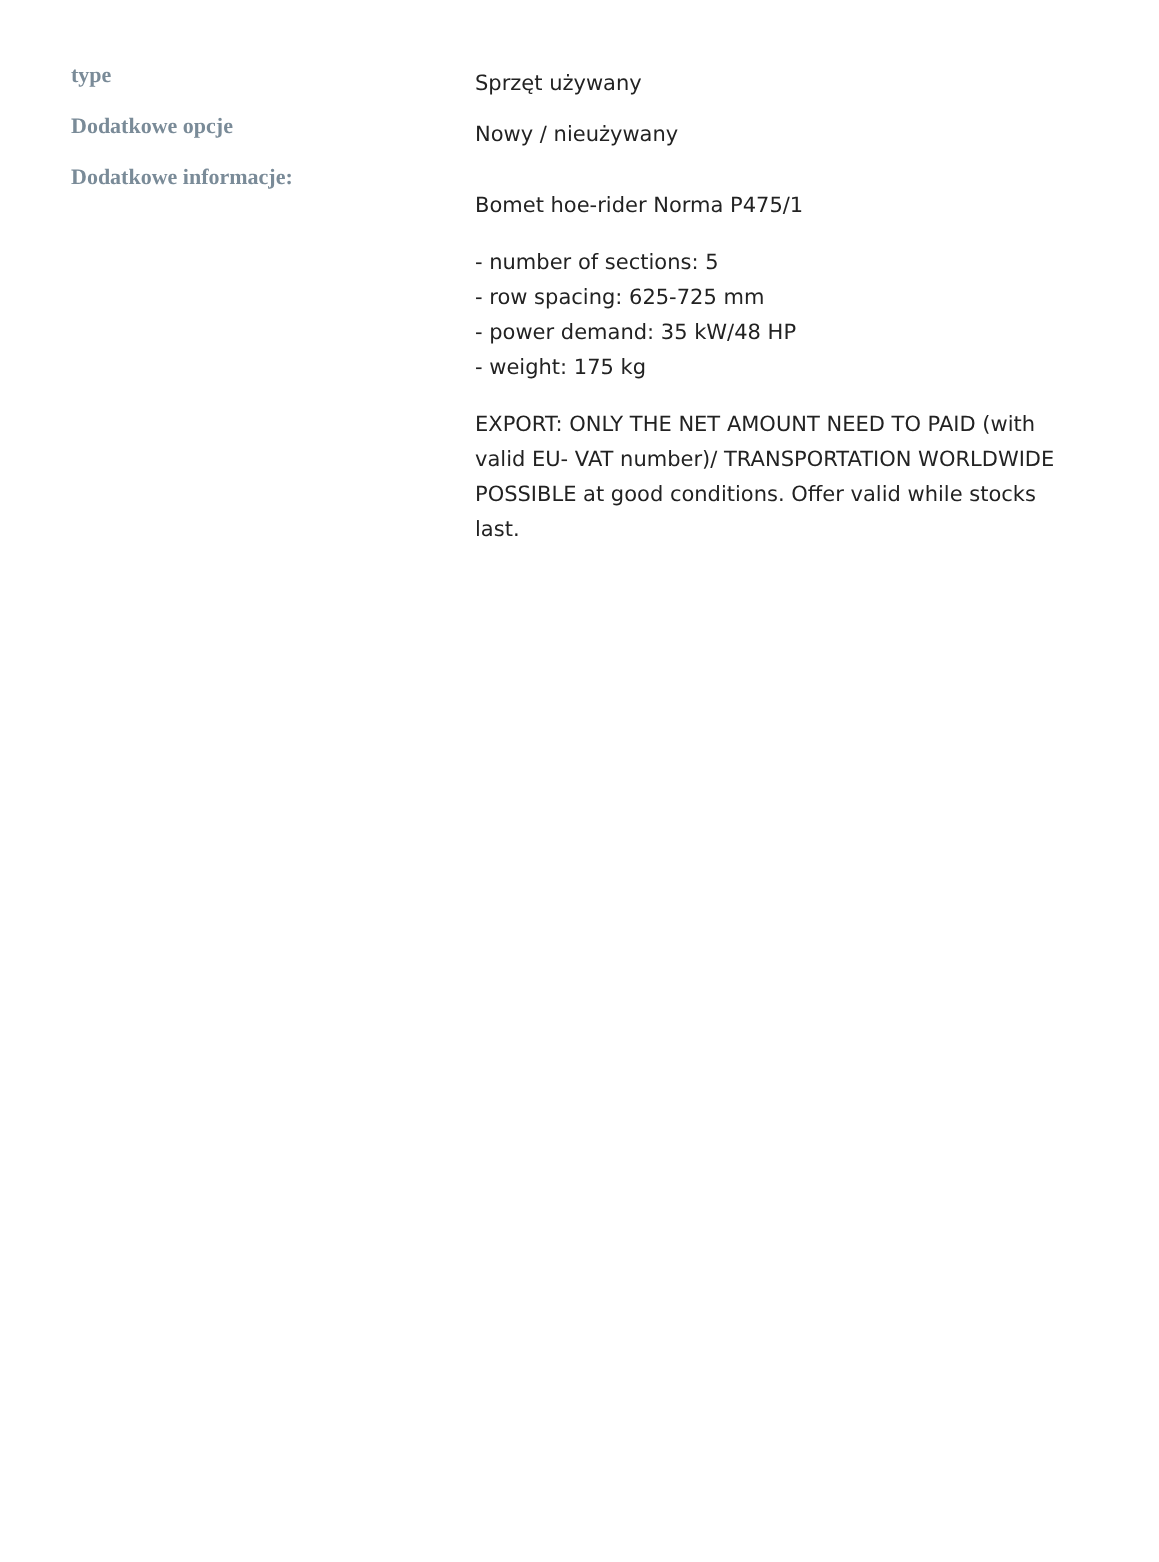| type | Sprzęt używany |
| Dodatkowe opcje | Nowy / nieużywany |
| Dodatkowe informacje: | Bomet hoe-rider Norma P475/1 - number of sections: 5 - row spacing: 625-725 mm - power demand: 35 kW/48 HP - weight: 175 kg EXPORT: ONLY THE NET AMOUNT NEED TO PAID (with valid EU- VAT number)/ TRANSPORTATION WORLDWIDE POSSIBLE at good conditions. Offer valid while stocks last. |